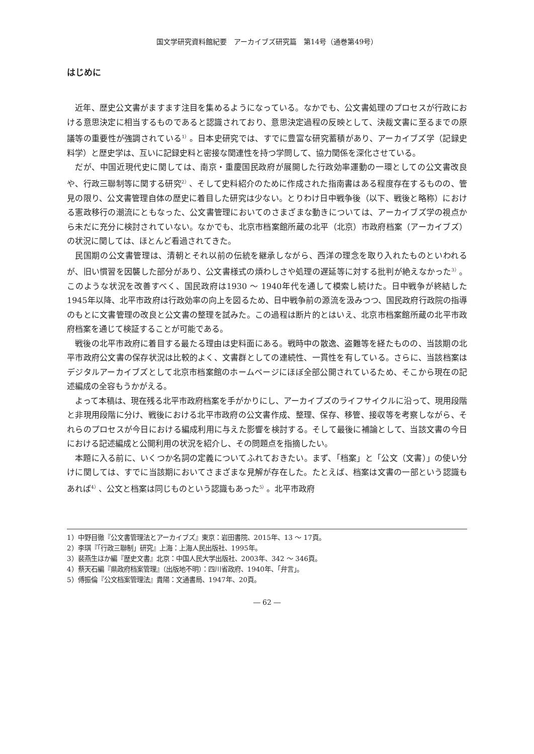国文学研究資料館紀要　アーカイブズ研究篇　第14号（通巻第49号）
はじめに
近年、歴史公文書がますます注目を集めるようになっている。なかでも、公文書処理のプロセスが行政における意思決定に相当するものであると認識されており、意思決定過程の反映として、決裁文書に至るまでの原議等の重要性が強調されている<sup>1）</sup>。日本史研究では、すでに豊富な研究蓄積があり、アーカイブズ学（記録史料学）と歴史学は、互いに記録史料と密接な関連性を持つ学問して、協力関係を深化させている。
だが、中国近現代史に関しては、南京・重慶国民政府が展開した行政効率運動の一環としての公文書改良や、行政三聯制等に関する研究<sup>2）</sup>、そして史料紹介のために作成された指南書はある程度存在するものの、管見の限り、公文書管理自体の歴史に着目した研究は少ない。とりわけ日中戦争後（以下、戦後と略称）における憲政移行の潮流にともなった、公文書管理においてのさまざまな動きについては、アーカイブズ学の視点から未だに充分に検討されていない。なかでも、北京市档案館所蔵の北平（北京）市政府档案（アーカイブズ）の状況に関しては、ほとんど看過されてきた。
民国期の公文書管理は、清朝とそれ以前の伝統を継承しながら、西洋の理念を取り入れたものといわれるが、旧い慣習を因襲した部分があり、公文書様式の煩わしさや処理の遅延等に対する批判が絶えなかった<sup>3）</sup>。このような状況を改善すべく、国民政府は1930 ～ 1940年代を通して模索し続けた。日中戦争が終結した1945年以降、北平市政府は行政効率の向上を図るため、日中戦争前の源流を汲みつつ、国民政府行政院の指導のもとに文書管理の改良と公文書の整理を試みた。この過程は断片的とはいえ、北京市档案館所蔵の北平市政府档案を通じて検証することが可能である。
戦後の北平市政府に着目する最たる理由は史料面にある。戦時中の散逸、盗難等を経たものの、当該期の北平市政府公文書の保存状況は比較的よく、文書群としての連続性、一貫性を有している。さらに、当該档案はデジタルアーカイブズとして北京市档案館のホームページにほぼ全部公開されているため、そこから現在の記述編成の全容もうかがえる。
よって本稿は、現在残る北平市政府档案を手がかりにし、アーカイブズのライフサイクルに沿って、現用段階と非現用段階に分け、戦後における北平市政府の公文書作成、整理、保存、移管、接収等を考察しながら、それらのプロセスが今日における編成利用に与えた影響を検討する。そして最後に補論として、当該文書の今日における記述編成と公開利用の状況を紹介し、その問題点を指摘したい。
本題に入る前に、いくつか名詞の定義についてふれておきたい。まず、「档案」と「公文（文書）」の使い分けに関しては、すでに当該期においてさまざまな見解が存在した。たとえば、档案は文書の一部という認識もあれば<sup>4）</sup>、公文と档案は同じものという認識もあった<sup>5）</sup>。北平市政府
1）中野目徹『公文書管理法とアーカイブズ』東京：岩田書院、2015年、13 ～ 17頁。
2）李琪『「行政三聯制」研究』上海：上海人民出版社、1995年。
3）裴燕生ほか編『歴史文書』北京：中国人民大学出版社、2003年、342 ～ 346頁。
4）蔡天石編『県政府档案管理』（出版地不明）：四川省政府、1940年、「弁言」。
5）傅振倫『公文档案管理法』貴陽：文通書局、1947年、20頁。
― 62 ―